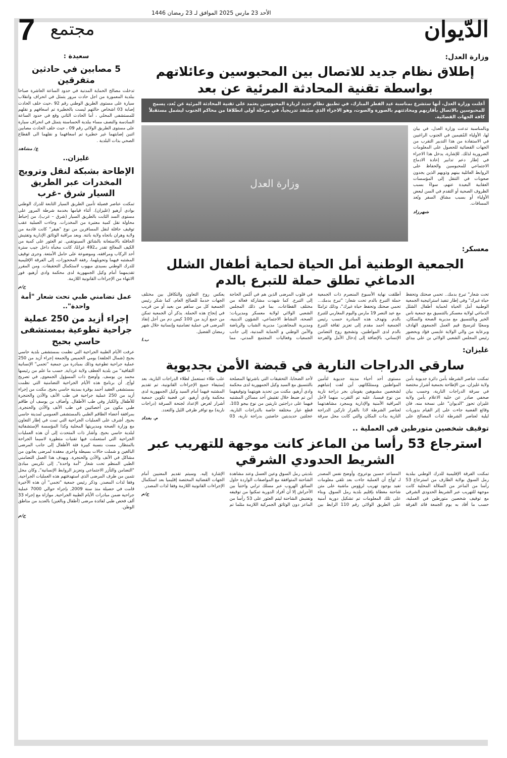الأحد 23 مارس 2025 الموافق لـ 23 رمضان 1446
الدّيوان
مجتمع 7
وزارة العدل:
إطلاق نظام جديد للاتصال بين المحبوسين وعائلاتهم بواسطة تقنية المحادثة المرئية عن بعد
أعلنت وزارة العدل، أنها ستشرع بمناسبة عيد الفطر المبارك، في تطبيق نظام جديد لزيارة المحبوسين يعتمد على تقنية المحادثة المرئية عن بُعد، يسمح للمحبوسين بالاتصال بأقاربهم ومحادثتهم بالصورة والصوت، وهو الاجراء الذي سيُنفذ تدريجياً، في مرحلة أولى انطلاقا من محاكم الجنوب ليشمل مستقبلاً كافة الجهات القضائية.
وبالمناسبة تدعت وزارة العدل، في بيان لها، الأولياء المُقيمين في الجنوب الراغبين في الاستفادة من هذا التدبير التقرب من الجهات القضائية للحصول على المعلومات الضرورية لذلك. للإشارة، يدخل هذا الاجراء في إطار دعم تدابير إعادة الادماج الاجتماعي للمحبوسين والحفاظ على الروابط العائلية بينهم وذويهم الذين يجدون صعوبات في التنقل إلى المؤسسات العقابية البعيدة عنهم، سواءً بسبب الظروف الصحية أو التقدم في السن لبعض الأولياء أو بسبب مشاق السفر وبُعد المسافات.
شهرزاد
وزارة العدل
معسكر:
الجمعية الوطنية أمل الحياة لحماية أطفال الشلل الدماغي تطلق حملة للتبرع بالدم
تحت شعار" تبرع بدمك.. تحمي صحتك وتحفظ حياة غيرك" وفي إطار تنفيذ استراتيجية الجمعية الوطنية أمل الحياة لحماية أطفال الشلل الدماغي لولاية معسكر بالتنسيق مع جمعية ناس الخير وبالتنسيق مع مديرية الصحة والسكان، وسعيًا لترسيخ قيم العمل الجمعوي الهادف وبرعاية من والي الولاية عايسي فؤاد وبحضور رئيس المجلس الشعبي الولائي بن علي بيداي أطلقت نهاية الأسبوع المنصرم ذات الجمعية حملة التبرع بالدم تحت شعار: "تبرع بدمك... تحمي صحتك وتحفظ حياة غيرك"، وذلك تزامنًا مع عيد النصر 19 مارس واليوم المغاربي للتبرع بالدم. وتهدف هذه المبادرة حسب رئيس الجمعية أحمد مقدم إلى تعزيز ثقافة التبرع بالدم لدى المواطنين، وتشجيع روح التضامن الإنساني، بالإضافة إلى إدخال الأمل والفرحة في قلوب المرضى الذين هم في أمّس الحاجة إلى التبرع. كما شهدت مشاركة فعالة من مختلف القطاعات، بما في ذلك المجلس الشعبي الولائي لولاية معسكر ومديريات: الصحة، النشاط الاجتماعي، الشؤون الدينية، ومديرية المجاهدين؛ مديرية الشباب والرياضة والأمن الوطني و الحماية المدنية، إلى جانب الجمعيات وفعاليات المجتمع المدني، مما يعكس روح التعاون والتكافل بين مختلف الجهات خدمةً للصالح العام، كما شكر رئيس الجمعية كل من ساهم من بعيد أو من قريب في إنجاح هذه الحملة. يذكر أن الجمعية تمكن من جمع أزيد من 100 كيس دم من أجل إنقاذ المرضى في عملية تضامنية وإنسانية خلال شهر رمضان الفضيل.
ب.ا
غليزان:
سارقي الدراجات النارية في قبضة الأمن بجديوية
تمكنت عناصر الشرطة بأمن دائرة جديوية بأمن ولاية غليزان، من الإطاحة بجمعية أشرار مختصة في سرقة الدراجات النارية، وحسب بيان صحفي صادر عن خلية الاعلام بأمن ولاية غليزان تحوز "الديوان" على نسخة منه، فان وقائع القضية جاءت على إثر القيام بدوريات ليلية لعناصر الشرطة لذات المصالح على مستوى أحد أحياء مدينة جديوية لتأمين المواطنين وممتلكاتهم، أين لفت إنتباههم لشخصين مشبوهين يقومان بجر دراجة نارية من نوع فيسبا، عليه تم التقرب منهما لأجل المراقبة الأمنية والإدارية وبمجرد مشاهدتهما لعناصر الشرطة لاذا بالفرار تاركين الدراجة النارية بذات المكان والتي كانت محل سرقة لأحد الضحايا، التحقيقات التي باشرتها المصلحة بالتنسيق مع السيد وكيل الجمهورية لدى محكمة وادي أرهيو، مكنت من تحديد هويتهما وتوقيفهما أين تم ضبط خلال تفتيش أحد مساكن المشتبه فيهما على دراجتين ناريتين من نوع بيجو 103، قطع غيار مختلفة خاصة بالدراجات النارية، عجلتين حديديتين خاصتين بدراجة نارية، 03 علب طلاء تستعمل لطلاء الدراجات النارية، بعد إستيفاء جميع الإجراءات القانونية، تم تقديم المشتبه فيهما أمام السيد وكيل الجمهورية لدى محكمة وادي أرهيو، عن قضية تكوين جمعية أشرار لغرض الإعداد لجنحة السرقة (دراجات نارية) مع توافر ظرفي الليل والتعدد.
م. بغداد
توقيف شخصين متورطين في العملية ..
استرجاع 53 رأسا من الماعز كانت موجهة للتهريب عبر الشريط الحدودي الشرقي
تمكنت الفرقة الإقليمية للدرك الوطني ببلدية رمل السوق بولاية الطارف من استرجاع 53 رأسا من الماعز من السلالة المحلية كانت موجهة للتهريب عبر الشريط الحدودي الشرقي مع توقيف شخصين متورطين في العملية، حسب ما أفاد به يوم الجمعة قائد الفرقة المساعد حسين بوعروج. وأوضح نفس المصدر لـ /وأج أن العملية جاءت بعد تلقي معلومات تفيد بوجود تهريب لرؤوس ماشية على متن شاحنة مغطاة بإقليم بلدية رمل السوق. وبناء على تلك المعلومات تم تشكيل دورية أمنية على الطريق الولائي رقم 110 الرابط بين بلديتي رمل السوق وعين العسل وعند مشاهدة الشاحنة المتوافقة مع المواصفات الواردة حاول السائق الهروب عبر مسلك ترابي واختبأ بين الأحراش إلا أن أفراد الدورية تمكنوا من توقيفه وتفتيش الشاحنة ليتم العثور على 53 رأسا من الماعز دون الوثائق الجمركية اللازمة مثلما تم الإشارة إليه. وسيتم تقديم المعنيين أمام الجهات القضائية المختصة إقليميا بعد استكمال الإجراءات القانونية اللازمة وفقا لذات المصدر.
ح/م
سعيدة :
5 مصابين في حادثين متفرقين
تدخلت مصالح الحماية المدنية في حدود الساعة العاشرة صباحا ببلدية المعمورة من اجل حادث مرور يتمثل في انحراف وانقلاب سيارة على مستوى الطريق الوطني رقم 92 ،حيث خلف الحادث إصابة 03 اشخاص حالتهم ليست بالخطيرة تم اسعافهم و نقلهم للمستشفى المحلي ، أما الحادث الثاني وقع في حدود الساعة السادسة والنصف مساء ببلدية الحساسنة يتمثل في انحراف سيارة على مستوى الطريق الولائي رقم 09 ، حيث خلف الحادث مصابين اثنين إصابتهما غير خطيرة تم اسعافهما و نقلهما الى القطاع الصحي بذات البلدية .
ع/ مشاهد
غليزان..
الإطاحة بشبكة لنقل وترويج المخدرات عبر الطريق السيار شرق -غرب
تمكنت عناصر فصيلة تأمين الطريق السيار التابعة للدرك الوطني بوادي أرهيو (غليزان). أثناء قيامها بخدمة شرطة المرور على مستوى السد الثابت بالطريق السيار (شرق – غرب)، من إحباط محاولة نقل كمية معتبرة من المخدرات. وجاءت العملية عقب توقيف حافلة لنقل المسافرين من نوع "هيقر" كانت قادمة من ولاية وهران باتجاه ولاية باتنة. وبعد مراقبة الوثائق الإدارية وتفتيش الحافلة بالاستعانة بالشائق السينوتقني. تم العثور على كمية من الكيف المعالج تقدر بـ492 غرامًا، كانت مخبأة داخل جيب سترة أحد الركاب ومرافقه، وموضوعة على حامل الأمتعة. وجرى توقيف المشتبه فيهما وتحويلهما، رفقة المحجوزات، إلى الفرقة الإقليمية للدرك الوطني بسيدي ميهوب لاستكمال التحقيقات. ومن المقرر تقديمهما أمام وكيل الجمهورية لدى محكمة وادي أرهيو، فور الانتهاء من الإجراءات القانونية اللازمة.
ح/م
عمل تضامني طبي تحت شعار "أمة واحدة"..
إجراء أزيد من 250 عملية جراحية تطوعية بمستشفى حاسي بحبح
عرفت الأيام الطبية الجراحية التي نظمت بمستشفى بلدية حاسي بحبح (شمال الجلفة) يومي الخميس والجمعة إجراء أزيد من 250 عملية جراحية تطوعية وذلك بمبادرة من جمعية "تجمي" الإنسانية الثقافية" من بلدية العطف ولاية غرداية, حسب ما علم من رئيسها محمد بن يوسف. وأوضح ذات المسؤول الجمعوي, في تصريح لوأج, أن برنامج هذه الأيام الجراحية التضامنية التي نظمت بمستشفى العقيد أحمد بوقرة بمدينة حاسي بحبح, مكنت من إجراء أزيد من 250 عملية جراحية في طب الأنف والأذن والحنجرة للأطفال والكبار وفي طب الأطفال. وأضاف بن يوسف أن طاقم طبي مكون من أخصائيين في طب الأنف والأذن والحنجرة, بمرافقة أعضاء الطاقم الطبي بالمستشفى العمومي لمدينة حاسي بحبح, أشرف على العمليات الجراحية التي تمت في إطار التعاون مع وزارة الصحة ومديريتها المحلية وكذا المؤسسة الإستشفائية لبلدية حاسي بحبح. وأشار ذات المتحدث إلى أن هذه العمليات الجراحية التي استعملت فيها تقنيات متطورة لاسيما الجراحة بالمنظار, مست بنسبة كبيرة فئة الأطفال إلى جانب المرضى البالغين و شملت حالات بسيطة وأخرى معقدة لمرضى يعانون من مشاكل في الأنف والأذن والحنجرة. ويهدف هذا العمل التضامني الطبي المنظم تحت شعار "أمة واحدة", إلى تكريس مبادئ "التضامن والتآزر الاجتماعي وتعزيز الروابط الإنسانية", وكان محل تثمين من طرف المرضى الذي استهدفتهم هذه العمليات الجراحية, وفقا لذات المصدر. وذكر رئيس جمعية "تجمي" أن هذه الأخيرة قامت في حصيلة منذ سنة 2009, بإجراء حوالي 7000 عملية جراحية ضمن مبادرات الأيام الطبية الجراحية, موازاة مع إجراء 33 ألف فحص طبي لفائدة مرضى (أطفال وبالغين) بالعديد من مناطق الوطن.
ح/م